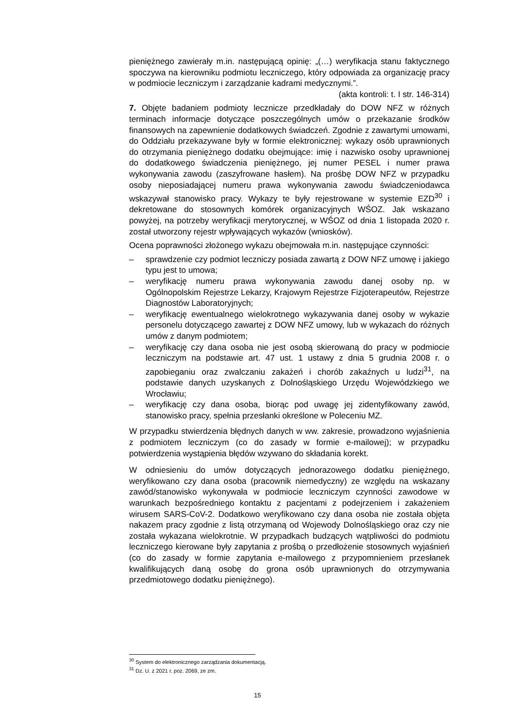pieniężnego zawierały m.in. następującą opinię: „(…) weryfikacja stanu faktycznego spoczywa na kierowniku podmiotu leczniczego, który odpowiada za organizację pracy w podmiocie leczniczym i zarządzanie kadrami medycznymi.”.
(akta kontroli: t. I str. 146-314)
7. Objęte badaniem podmioty lecznicze przedkładały do DOW NFZ w różnych terminach informacje dotyczące poszczególnych umów o przekazanie środków finansowych na zapewnienie dodatkowych świadczeń. Zgodnie z zawartymi umowami, do Oddziału przekazywane były w formie elektronicznej: wykazy osób uprawnionych do otrzymania pieniężnego dodatku obejmujące: imię i nazwisko osoby uprawnionej do dodatkowego świadczenia pieniężnego, jej numer PESEL i numer prawa wykonywania zawodu (zaszyfrowane hasłem). Na prośbę DOW NFZ w przypadku osoby nieposiadającej numeru prawa wykonywania zawodu świadczeniodawca wskazywał stanowisko pracy. Wykazy te były rejestrowane w systemie EZD<sup>30</sup> i dekretowane do stosownych komórek organizacyjnych WŚOZ. Jak wskazano powyżej, na potrzeby weryfikacji merytorycznej, w WŚOZ od dnia 1 listopada 2020 r. został utworzony rejestr wpływających wykazów (wniosków).
Ocena poprawności złożonego wykazu obejmowała m.in. następujące czynności:
– sprawdzenie czy podmiot leczniczy posiada zawartą z DOW NFZ umowę i jakiego typu jest to umowa;
– weryfikację numeru prawa wykonywania zawodu danej osoby np. w Ogólnopolskim Rejestrze Lekarzy, Krajowym Rejestrze Fizjoterapeutów, Rejestrze Diagnostów Laboratoryjnych;
– weryfikację ewentualnego wielokrotnego wykazywania danej osoby w wykazie personelu dotyczącego zawartej z DOW NFZ umowy, lub w wykazach do różnych umów z danym podmiotem;
– weryfikację czy dana osoba nie jest osobą skierowaną do pracy w podmiocie leczniczym na podstawie art. 47 ust. 1 ustawy z dnia 5 grudnia 2008 r. o zapobieganiu oraz zwalczaniu zakażeń i chorób zakaźnych u ludzi<sup>31</sup>, na podstawie danych uzyskanych z Dolnośląskiego Urzędu Wojewódzkiego we Wrocławiu;
– weryfikację czy dana osoba, biorąc pod uwagę jej zidentyfikowany zawód, stanowisko pracy, spełnia przesłanki określone w Poleceniu MZ.
W przypadku stwierdzenia błędnych danych w ww. zakresie, prowadzono wyjaśnienia z podmiotem leczniczym (co do zasady w formie e-mailowej); w przypadku potwierdzenia wystąpienia błędów wzywano do składania korekt.
W odniesieniu do umów dotyczących jednorazowego dodatku pieniężnego, weryfikowano czy dana osoba (pracownik niemedyczny) ze względu na wskazany zawód/stanowisko wykonywała w podmiocie leczniczym czynności zawodowe w warunkach bezpośredniego kontaktu z pacjentami z podejrzeniem i zakażeniem wirusem SARS-CoV-2. Dodatkowo weryfikowano czy dana osoba nie została objęta nakazem pracy zgodnie z listą otrzymaną od Wojewody Dolnośląskiego oraz czy nie została wykazana wielokrotnie. W przypadkach budzących wątpliwości do podmiotu leczniczego kierowane były zapytania z prośbą o przedłożenie stosownych wyjaśnień (co do zasady w formie zapytania e-mailowego z przypomnieniem przesłanek kwalifikujących daną osobę do grona osób uprawnionych do otrzymywania przedmiotowego dodatku pieniężnego).
<sup>30</sup> System do elektronicznego zarządzania dokumentacją.
<sup>31</sup> Dz. U. z 2021 r. poz. 2069, ze zm.
15